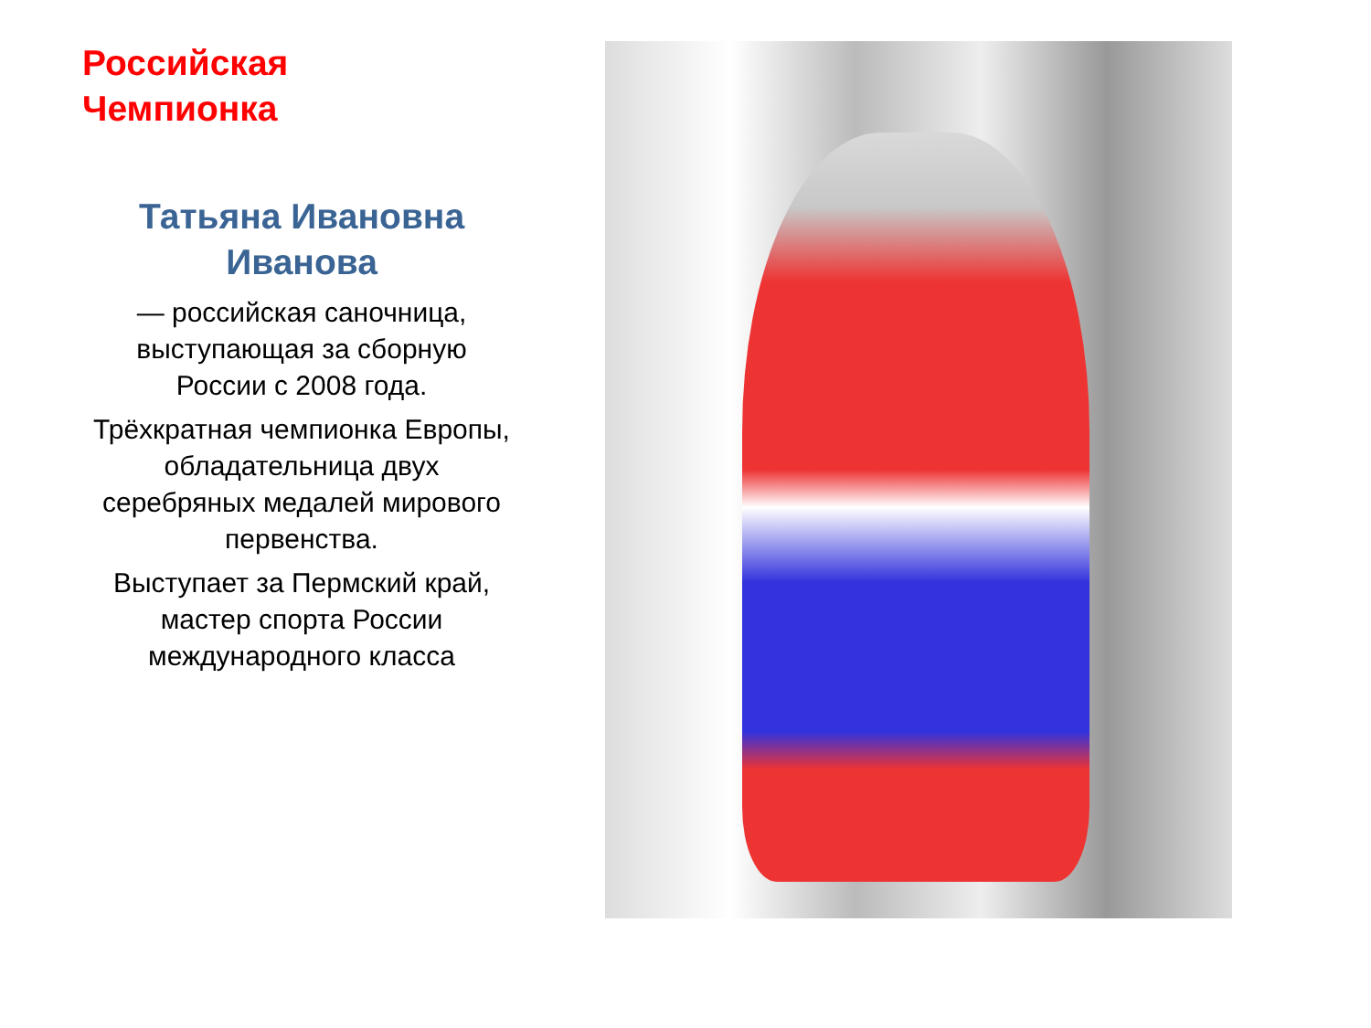Российская
Чемпионка
Татьяна Ивановна Иванова
— российская саночница, выступающая за сборную России с 2008 года.
Трёхкратная чемпионка Европы, обладательница двух серебряных медалей мирового первенства.
Выступает за Пермский край, мастер спорта России международного класса